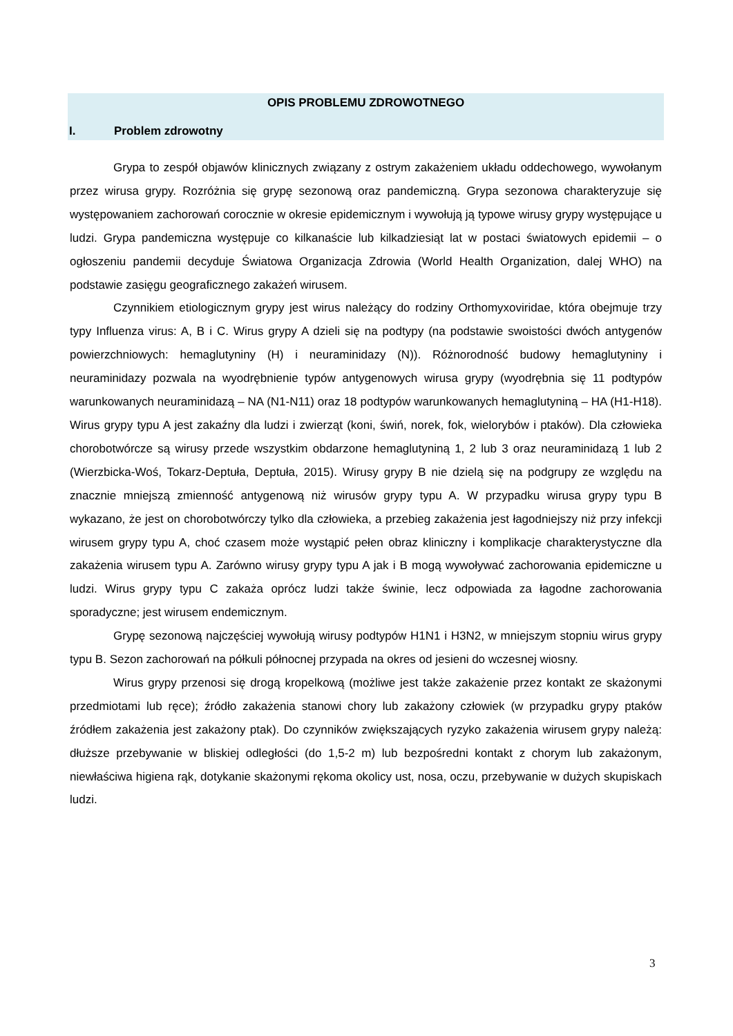OPIS PROBLEMU ZDROWOTNEGO
I. Problem zdrowotny
Grypa to zespół objawów klinicznych związany z ostrym zakażeniem układu oddechowego, wywołanym przez wirusa grypy. Rozróżnia się grypę sezonową oraz pandemiczną. Grypa sezonowa charakteryzuje się występowaniem zachorowań corocznie w okresie epidemicznym i wywołują ją typowe wirusy grypy występujące u ludzi. Grypa pandemiczna występuje co kilkanaście lub kilkadziesiąt lat w postaci światowych epidemii – o ogłoszeniu pandemii decyduje Światowa Organizacja Zdrowia (World Health Organization, dalej WHO) na podstawie zasięgu geograficznego zakażeń wirusem.
Czynnikiem etiologicznym grypy jest wirus należący do rodziny Orthomyxoviridae, która obejmuje trzy typy Influenza virus: A, B i C. Wirus grypy A dzieli się na podtypy (na podstawie swoistości dwóch antygenów powierzchniowych: hemaglutyniny (H) i neuraminidazy (N)). Różnorodność budowy hemaglutyniny i neuraminidazy pozwala na wyodrębnienie typów antygenowych wirusa grypy (wyodrębnia się 11 podtypów warunkowanych neuraminidazą – NA (N1-N11) oraz 18 podtypów warunkowanych hemaglutyniną – HA (H1-H18). Wirus grypy typu A jest zakaźny dla ludzi i zwierząt (koni, świń, norek, fok, wielorybów i ptaków). Dla człowieka chorobotwórcze są wirusy przede wszystkim obdarzone hemaglutyniną 1, 2 lub 3 oraz neuraminidazą 1 lub 2 (Wierzbicka-Woś, Tokarz-Deptuła, Deptuła, 2015). Wirusy grypy B nie dzielą się na podgrupy ze względu na znacznie mniejszą zmienność antygenową niż wirusów grypy typu A. W przypadku wirusa grypy typu B wykazano, że jest on chorobotwórczy tylko dla człowieka, a przebieg zakażenia jest łagodniejszy niż przy infekcji wirusem grypy typu A, choć czasem może wystąpić pełen obraz kliniczny i komplikacje charakterystyczne dla zakażenia wirusem typu A. Zarówno wirusy grypy typu A jak i B mogą wywoływać zachorowania epidemiczne u ludzi. Wirus grypy typu C zakaża oprócz ludzi także świnie, lecz odpowiada za łagodne zachorowania sporadyczne; jest wirusem endemicznym.
Grypę sezonową najczęściej wywołują wirusy podtypów H1N1 i H3N2, w mniejszym stopniu wirus grypy typu B. Sezon zachorowań na półkuli północnej przypada na okres od jesieni do wczesnej wiosny.
Wirus grypy przenosi się drogą kropelkową (możliwe jest także zakażenie przez kontakt ze skażonymi przedmiotami lub ręce); źródło zakażenia stanowi chory lub zakażony człowiek (w przypadku grypy ptaków źródłem zakażenia jest zakażony ptak). Do czynników zwiększających ryzyko zakażenia wirusem grypy należą: dłuższe przebywanie w bliskiej odległości (do 1,5-2 m) lub bezpośredni kontakt z chorym lub zakażonym, niewłaściwa higiena rąk, dotykanie skażonymi rękoma okolicy ust, nosa, oczu, przebywanie w dużych skupiskach ludzi.
3